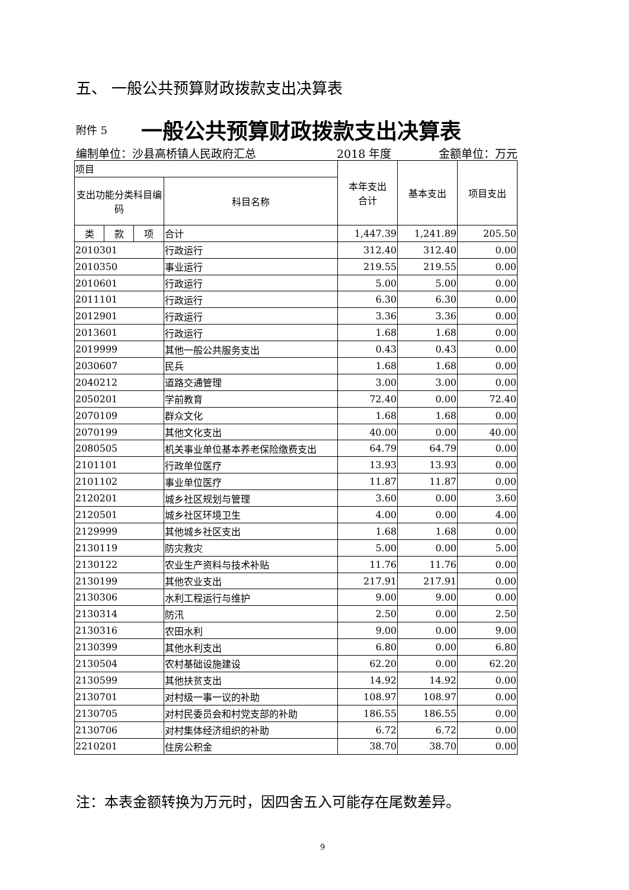五、 一般公共预算财政拨款支出决算表
附件 5 一般公共预算财政拨款支出决算表
编制单位：沙县高桥镇人民政府汇总 2018 年度 金额单位：万元
| 项目 | | | | 本年支出 合计 | 基本支出 | 项目支出 |
| --- | --- | --- | --- | --- | --- | --- |
| 支出功能分类科目编码 | | | 科目名称 | | | |
| 类 | 款 | 项 | 合计 | 1,447.39 | 1,241.89 | 205.50 |
| 2010301 | | | 行政运行 | 312.40 | 312.40 | 0.00 |
| 2010350 | | | 事业运行 | 219.55 | 219.55 | 0.00 |
| 2010601 | | | 行政运行 | 5.00 | 5.00 | 0.00 |
| 2011101 | | | 行政运行 | 6.30 | 6.30 | 0.00 |
| 2012901 | | | 行政运行 | 3.36 | 3.36 | 0.00 |
| 2013601 | | | 行政运行 | 1.68 | 1.68 | 0.00 |
| 2019999 | | | 其他一般公共服务支出 | 0.43 | 0.43 | 0.00 |
| 2030607 | | | 民兵 | 1.68 | 1.68 | 0.00 |
| 2040212 | | | 道路交通管理 | 3.00 | 3.00 | 0.00 |
| 2050201 | | | 学前教育 | 72.40 | 0.00 | 72.40 |
| 2070109 | | | 群众文化 | 1.68 | 1.68 | 0.00 |
| 2070199 | | | 其他文化支出 | 40.00 | 0.00 | 40.00 |
| 2080505 | | | 机关事业单位基本养老保险缴费支出 | 64.79 | 64.79 | 0.00 |
| 2101101 | | | 行政单位医疗 | 13.93 | 13.93 | 0.00 |
| 2101102 | | | 事业单位医疗 | 11.87 | 11.87 | 0.00 |
| 2120201 | | | 城乡社区规划与管理 | 3.60 | 0.00 | 3.60 |
| 2120501 | | | 城乡社区环境卫生 | 4.00 | 0.00 | 4.00 |
| 2129999 | | | 其他城乡社区支出 | 1.68 | 1.68 | 0.00 |
| 2130119 | | | 防灾救灾 | 5.00 | 0.00 | 5.00 |
| 2130122 | | | 农业生产资料与技术补贴 | 11.76 | 11.76 | 0.00 |
| 2130199 | | | 其他农业支出 | 217.91 | 217.91 | 0.00 |
| 2130306 | | | 水利工程运行与维护 | 9.00 | 9.00 | 0.00 |
| 2130314 | | | 防汛 | 2.50 | 0.00 | 2.50 |
| 2130316 | | | 农田水利 | 9.00 | 0.00 | 9.00 |
| 2130399 | | | 其他水利支出 | 6.80 | 0.00 | 6.80 |
| 2130504 | | | 农村基础设施建设 | 62.20 | 0.00 | 62.20 |
| 2130599 | | | 其他扶贫支出 | 14.92 | 14.92 | 0.00 |
| 2130701 | | | 对村级一事一议的补助 | 108.97 | 108.97 | 0.00 |
| 2130705 | | | 对村民委员会和村党支部的补助 | 186.55 | 186.55 | 0.00 |
| 2130706 | | | 对村集体经济组织的补助 | 6.72 | 6.72 | 0.00 |
| 2210201 | | | 住房公积金 | 38.70 | 38.70 | 0.00 |
注：本表金额转换为万元时，因四舍五入可能存在尾数差异。
9